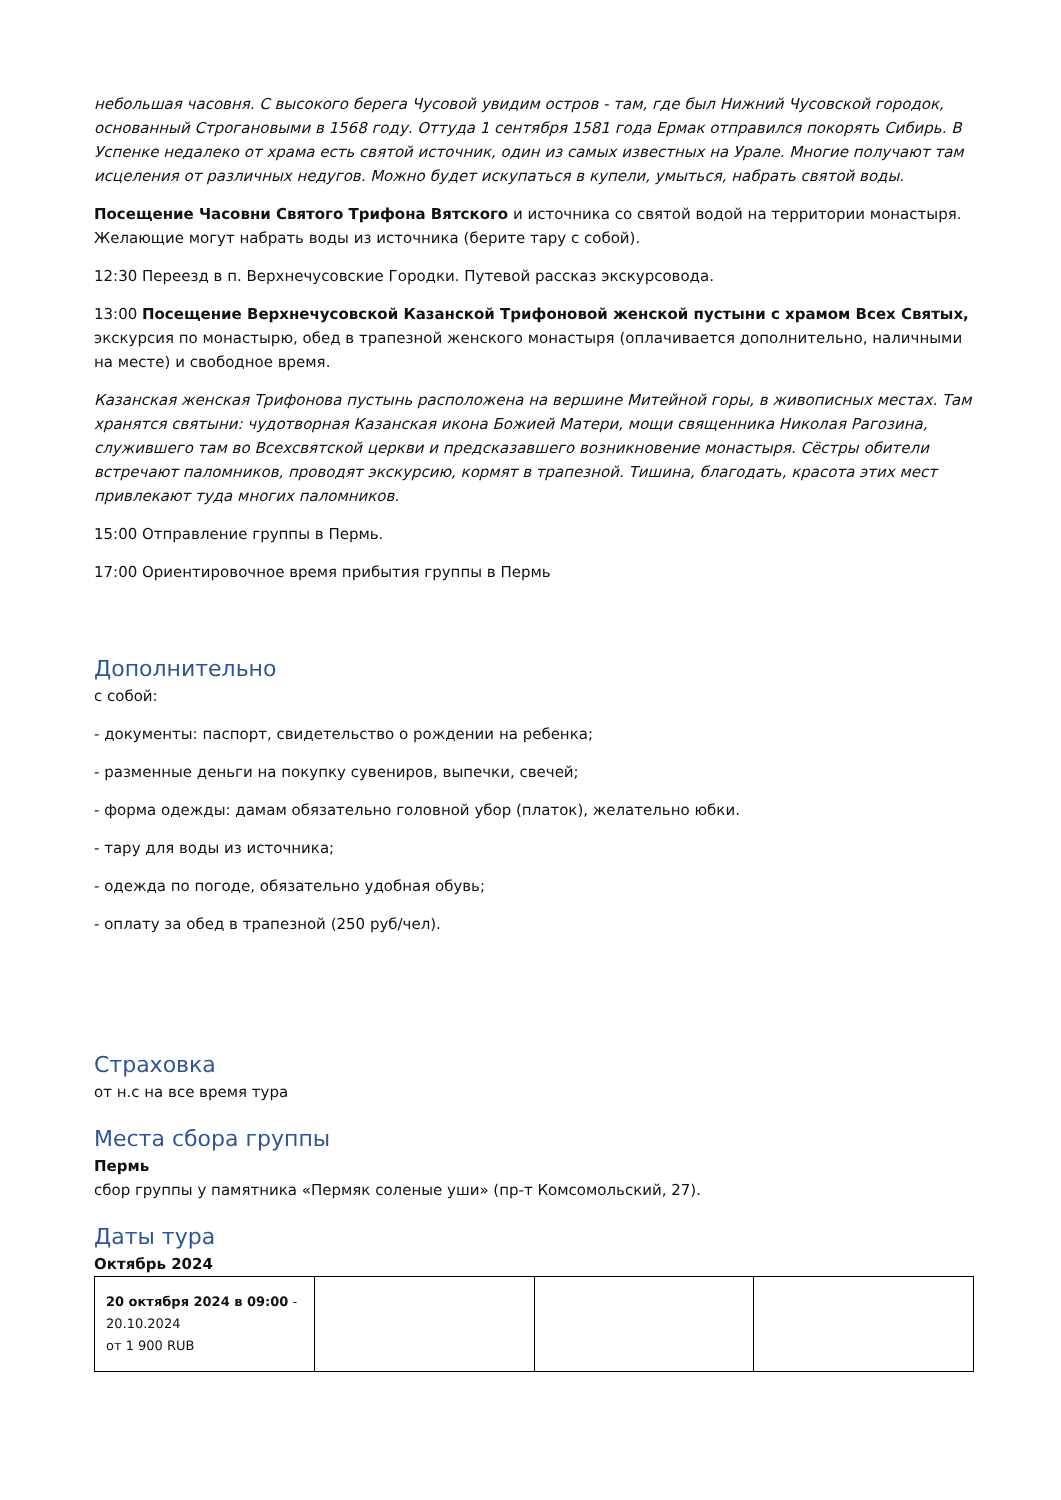небольшая часовня. С высокого берега Чусовой увидим остров - там, где был Нижний Чусовской городок, основанный Строгановыми в 1568 году. Оттуда 1 сентября 1581 года Ермак отправился покорять Сибирь. В Успенке недалеко от храма есть святой источник, один из самых известных на Урале. Многие получают там исцеления от различных недугов. Можно будет искупаться в купели, умыться, набрать святой воды.
Посещение Часовни Святого Трифона Вятского и источника со святой водой на территории монастыря. Желающие могут набрать воды из источника (берите тару с собой).
12:30 Переезд в п. Верхнечусовские Городки. Путевой рассказ экскурсовода.
13:00 Посещение Верхнечусовской Казанской Трифоновой женской пустыни с храмом Всех Святых, экскурсия по монастырю, обед в трапезной женского монастыря (оплачивается дополнительно, наличными на месте) и свободное время.
Казанская женская Трифонова пустынь расположена на вершине Митейной горы, в живописных местах. Там хранятся святыни: чудотворная Казанская икона Божией Матери, мощи священника Николая Рагозина, служившего там во Всехсвятской церкви и предсказавшего возникновение монастыря. Сёстры обители встречают паломников, проводят экскурсию, кормят в трапезной. Тишина, благодать, красота этих мест привлекают туда многих паломников.
15:00 Отправление группы в Пермь.
17:00 Ориентировочное время прибытия группы в Пермь
Дополнительно
с собой:
- документы: паспорт, свидетельство о рождении на ребенка;
- разменные деньги на покупку сувениров, выпечки, свечей;
- форма одежды: дамам обязательно головной убор (платок), желательно юбки.
- тару для воды из источника;
- одежда по погоде, обязательно удобная обувь;
- оплату за обед в трапезной (250 руб/чел).
Страховка
от н.с на все время тура
Места сбора группы
Пермь
сбор группы у памятника «Пермяк соленые уши» (пр-т Комсомольский, 27).
Даты тура
Октябрь 2024
| 20 октября 2024 в 09:00 - 20.10.2024 от 1 900 RUB | | | |